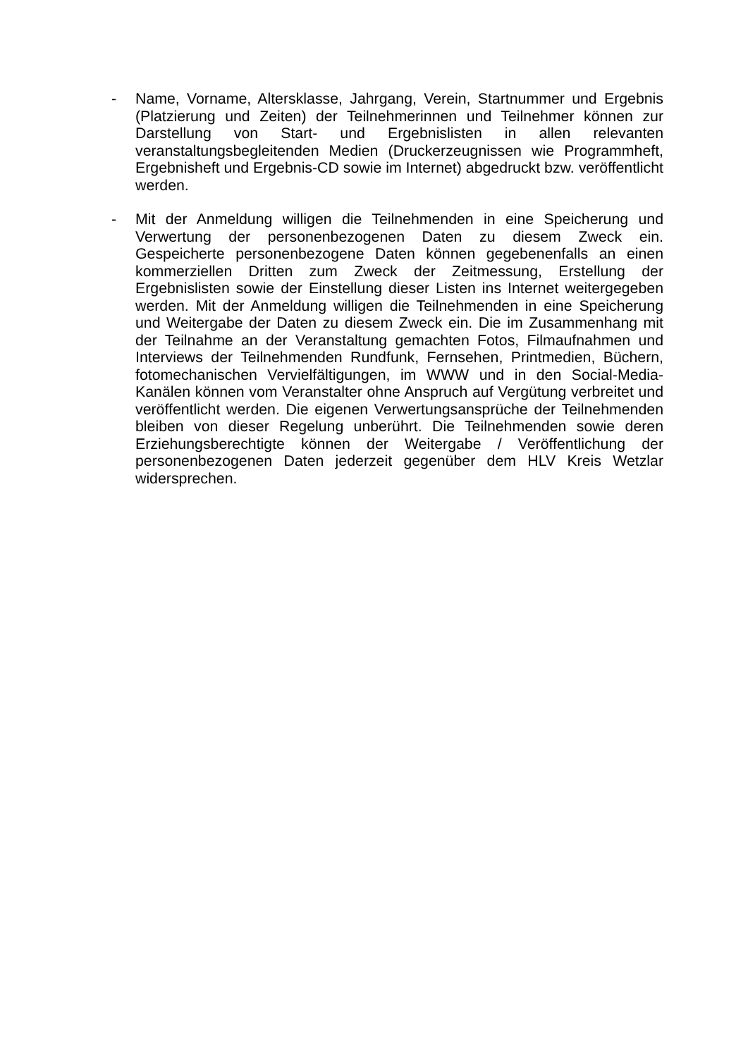- Name, Vorname, Altersklasse, Jahrgang, Verein, Startnummer und Ergebnis (Platzierung und Zeiten) der Teilnehmerinnen und Teilnehmer können zur Darstellung von Start- und Ergebnislisten in allen relevanten veranstaltungsbegleitenden Medien (Druckerzeugnissen wie Programmheft, Ergebnisheft und Ergebnis-CD sowie im Internet) abgedruckt bzw. veröffentlicht werden.
- Mit der Anmeldung willigen die Teilnehmenden in eine Speicherung und Verwertung der personenbezogenen Daten zu diesem Zweck ein. Gespeicherte personenbezogene Daten können gegebenenfalls an einen kommerziellen Dritten zum Zweck der Zeitmessung, Erstellung der Ergebnislisten sowie der Einstellung dieser Listen ins Internet weitergegeben werden. Mit der Anmeldung willigen die Teilnehmenden in eine Speicherung und Weitergabe der Daten zu diesem Zweck ein. Die im Zusammenhang mit der Teilnahme an der Veranstaltung gemachten Fotos, Filmaufnahmen und Interviews der Teilnehmenden Rundfunk, Fernsehen, Printmedien, Büchern, fotomechanischen Vervielfältigungen, im WWW und in den Social-Media-Kanälen können vom Veranstalter ohne Anspruch auf Vergütung verbreitet und veröffentlicht werden. Die eigenen Verwertungsansprüche der Teilnehmenden bleiben von dieser Regelung unberührt. Die Teilnehmenden sowie deren Erziehungsberechtigte können der Weitergabe / Veröffentlichung der personenbezogenen Daten jederzeit gegenüber dem HLV Kreis Wetzlar widersprechen.